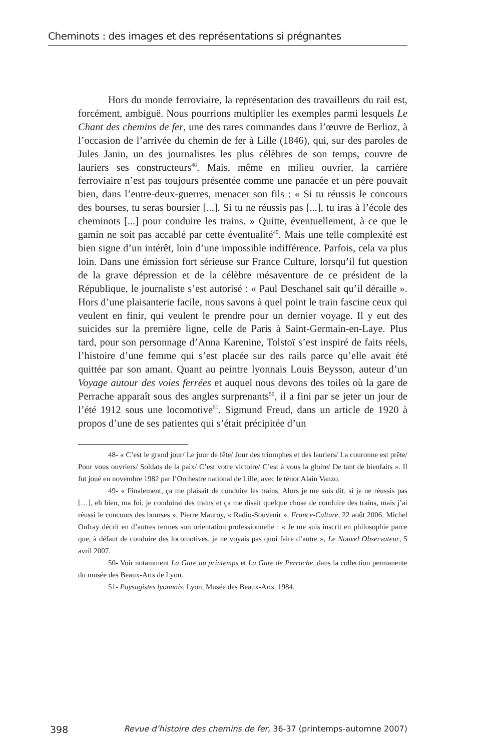Cheminots : des images et des représentations si prégnantes
Hors du monde ferroviaire, la représentation des travailleurs du rail est, forcément, ambiguë. Nous pourrions multiplier les exemples parmi lesquels Le Chant des chemins de fer, une des rares commandes dans l’œuvre de Berlioz, à l’occasion de l’arrivée du chemin de fer à Lille (1846), qui, sur des paroles de Jules Janin, un des journalistes les plus célèbres de son temps, couvre de lauriers ses constructeurs<sup>48</sup>. Mais, même en milieu ouvrier, la carrière ferroviaire n’est pas toujours présentée comme une panacée et un père pouvait bien, dans l’entre-deux-guerres, menacer son fils : « Si tu réussis le concours des bourses, tu seras boursier [...]. Si tu ne réussis pas [...], tu iras à l’école des cheminots [...] pour conduire les trains. » Quitte, éventuellement, à ce que le gamin ne soit pas accablé par cette éventualité<sup>49</sup>. Mais une telle complexité est bien signe d’un intérêt, loin d’une impossible indifférence. Parfois, cela va plus loin. Dans une émission fort sérieuse sur France Culture, lorsqu’il fut question de la grave dépression et de la célèbre mésaventure de ce président de la République, le journaliste s’est autorisé : « Paul Deschanel sait qu’il déraille ». Hors d’une plaisanterie facile, nous savons à quel point le train fascine ceux qui veulent en finir, qui veulent le prendre pour un dernier voyage. Il y eut des suicides sur la première ligne, celle de Paris à Saint-Germain-en-Laye. Plus tard, pour son personnage d’Anna Karenine, Tolstoï s’est inspiré de faits réels, l’histoire d’une femme qui s’est placée sur des rails parce qu’elle avait été quittée par son amant. Quant au peintre lyonnais Louis Beysson, auteur d’un Voyage autour des voies ferrées et auquel nous devons des toiles où la gare de Perrache apparaît sous des angles surprenants<sup>50</sup>, il a fini par se jeter un jour de l’été 1912 sous une locomotive<sup>51</sup>. Sigmund Freud, dans un article de 1920 à propos d’une de ses patientes qui s’était précipitée d’un
48- « C’est le grand jour/ Le jour de fête/ Jour des triomphes et des lauriers/ La couronne est prête/ Pour vous ouvriers/ Soldats de la paix/ C’est votre victoire/ C’est à vous la gloire/ De tant de bienfaits ». Il fut joué en novembre 1982 par l’Orchestre national de Lille, avec le ténor Alain Vanzo.
49- « Finalement, ça me plaisait de conduire les trains. Alors je me suis dit, si je ne réussis pas […], eh bien, ma foi, je conduirai des trains et ça me disait quelque chose de conduire des trains, mais j’ai réussi le concours des bourses », Pierre Mauroy, « Radio-Souvenir », France-Culture, 22 août 2006. Michel Onfray décrit en d’autres termes son orientation professionnelle : « Je me suis inscrit en philosophie parce que, à défaut de conduire des locomotives, je ne voyais pas quoi faire d’autre », Le Nouvel Observateur, 5 avril 2007.
50- Voir notamment La Gare au printemps et La Gare de Perrache, dans la collection permanente du musée des Beaux-Arts de Lyon.
51- Paysagistes lyonnais, Lyon, Musée des Beaux-Arts, 1984.
398 Revue d’histoire des chemins de fer, 36-37 (printemps-automne 2007)